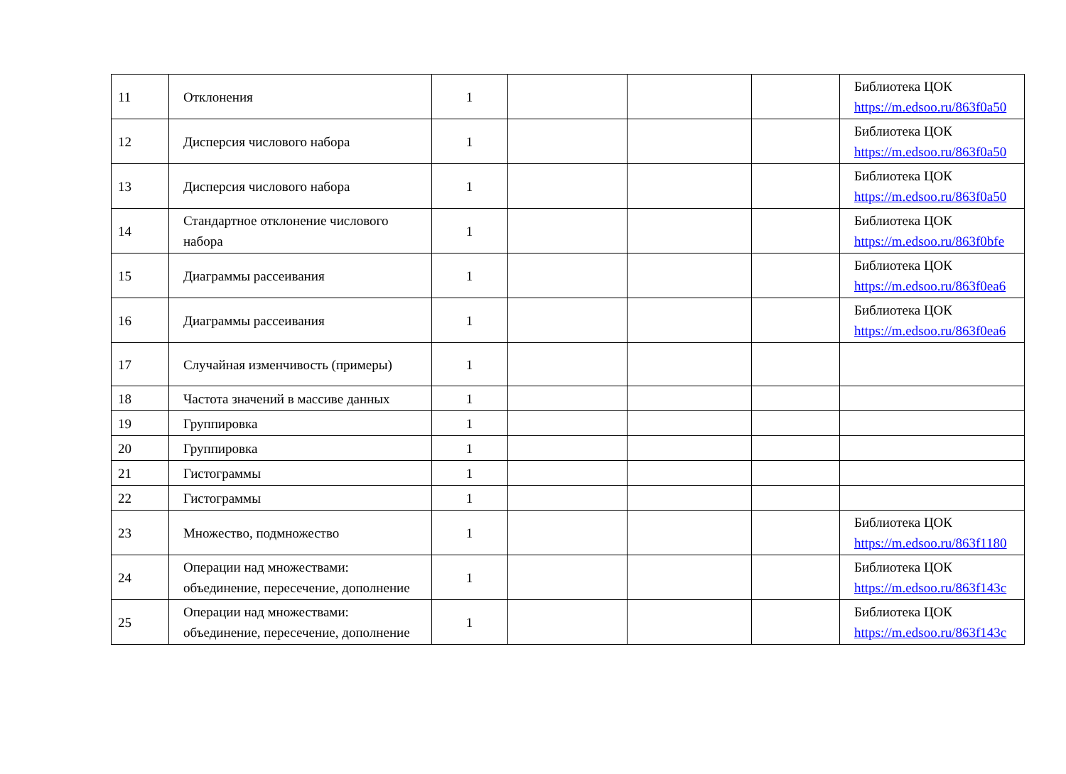| 11 | Отклонения | 1 | | | | Библиотека ЦОК https://m.edsoo.ru/863f0a50 |
| 12 | Дисперсия числового набора | 1 | | | | Библиотека ЦОК https://m.edsoo.ru/863f0a50 |
| 13 | Дисперсия числового набора | 1 | | | | Библиотека ЦОК https://m.edsoo.ru/863f0a50 |
| 14 | Стандартное отклонение числового набора | 1 | | | | Библиотека ЦОК https://m.edsoo.ru/863f0bfe |
| 15 | Диаграммы рассеивания | 1 | | | | Библиотека ЦОК https://m.edsoo.ru/863f0ea6 |
| 16 | Диаграммы рассеивания | 1 | | | | Библиотека ЦОК https://m.edsoo.ru/863f0ea6 |
| 17 | Случайная изменчивость (примеры) | 1 | | | | |
| 18 | Частота значений в массиве данных | 1 | | | | |
| 19 | Группировка | 1 | | | | |
| 20 | Группировка | 1 | | | | |
| 21 | Гистограммы | 1 | | | | |
| 22 | Гистограммы | 1 | | | | |
| 23 | Множество, подмножество | 1 | | | | Библиотека ЦОК https://m.edsoo.ru/863f1180 |
| 24 | Операции над множествами: объединение, пересечение, дополнение | 1 | | | | Библиотека ЦОК https://m.edsoo.ru/863f143c |
| 25 | Операции над множествами: объединение, пересечение, дополнение | 1 | | | | Библиотека ЦОК https://m.edsoo.ru/863f143c |